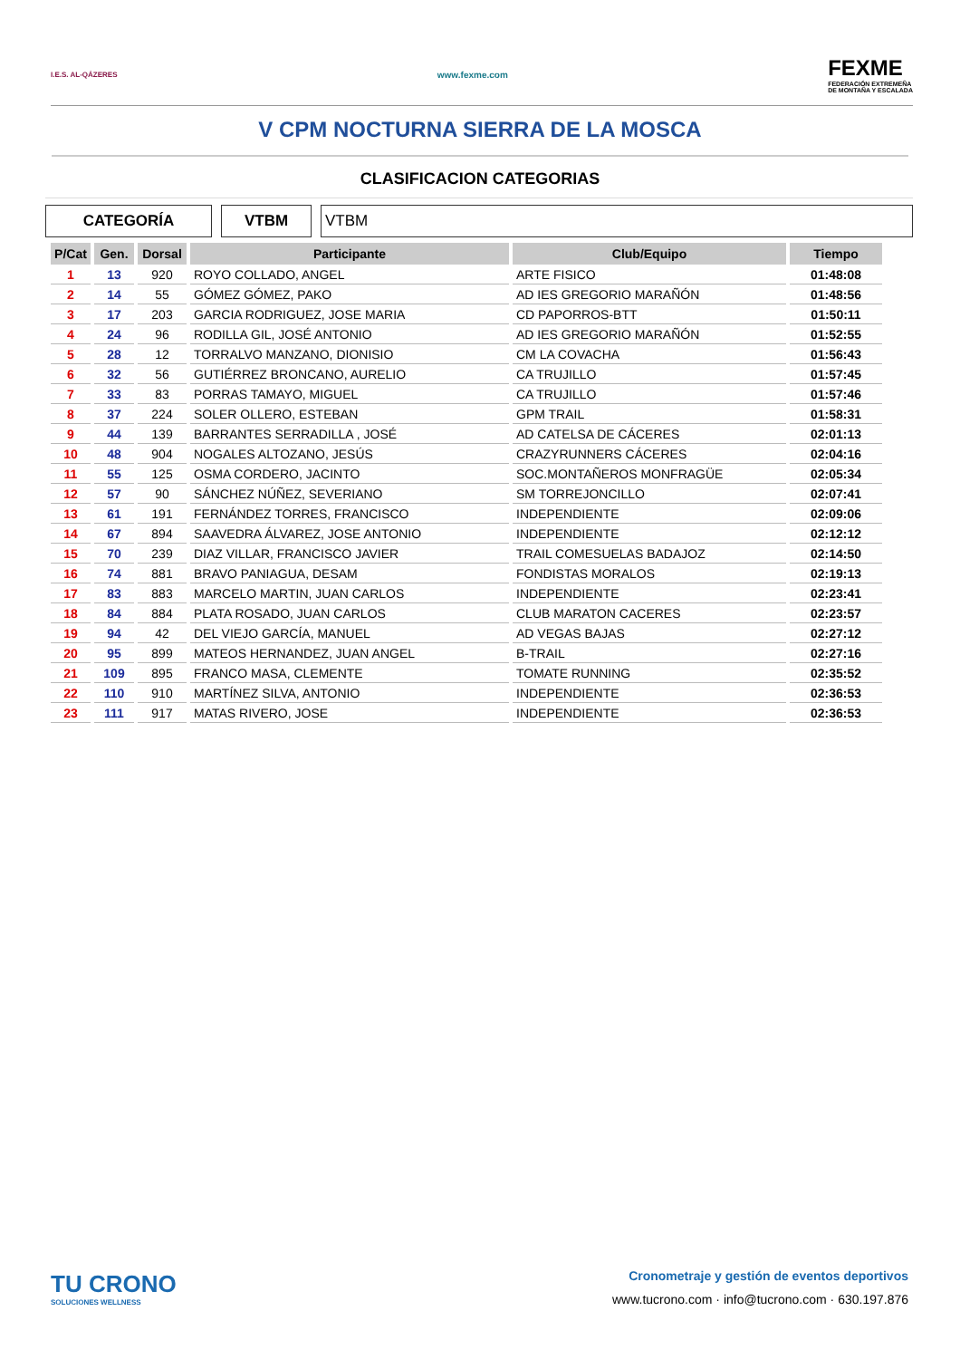I.E.S. AL-QÁZERES
www.fexme.com
FEXME
FEDERACIÓN EXTREMEÑA
DE MONTAÑA Y ESCALADA
V CPM NOCTURNA SIERRA DE LA MOSCA
CLASIFICACION CATEGORIAS
CATEGORÍA VTBM VTBM
| P/Cat | Gen. | Dorsal | Participante | Club/Equipo | Tiempo |
| --- | --- | --- | --- | --- | --- |
| 1 | 13 | 920 | ROYO COLLADO, ANGEL | ARTE FISICO | 01:48:08 |
| 2 | 14 | 55 | GÓMEZ GÓMEZ, PAKO | AD IES GREGORIO MARAÑÓN | 01:48:56 |
| 3 | 17 | 203 | GARCIA RODRIGUEZ, JOSE MARIA | CD PAPORROS-BTT | 01:50:11 |
| 4 | 24 | 96 | RODILLA GIL, JOSÉ ANTONIO | AD IES GREGORIO MARAÑÓN | 01:52:55 |
| 5 | 28 | 12 | TORRALVO MANZANO, DIONISIO | CM LA COVACHA | 01:56:43 |
| 6 | 32 | 56 | GUTIÉRREZ BRONCANO, AURELIO | CA TRUJILLO | 01:57:45 |
| 7 | 33 | 83 | PORRAS TAMAYO, MIGUEL | CA TRUJILLO | 01:57:46 |
| 8 | 37 | 224 | SOLER OLLERO, ESTEBAN | GPM TRAIL | 01:58:31 |
| 9 | 44 | 139 | BARRANTES SERRADILLA , JOSÉ | AD CATELSA DE CÁCERES | 02:01:13 |
| 10 | 48 | 904 | NOGALES ALTOZANO, JESÚS | CRAZYRUNNERS CÁCERES | 02:04:16 |
| 11 | 55 | 125 | OSMA CORDERO, JACINTO | SOC.MONTAÑEROS MONFRAGÜE | 02:05:34 |
| 12 | 57 | 90 | SÁNCHEZ NÚÑEZ, SEVERIANO | SM TORREJONCILLO | 02:07:41 |
| 13 | 61 | 191 | FERNÁNDEZ TORRES, FRANCISCO | INDEPENDIENTE | 02:09:06 |
| 14 | 67 | 894 | SAAVEDRA ÁLVAREZ, JOSE ANTONIO | INDEPENDIENTE | 02:12:12 |
| 15 | 70 | 239 | DIAZ VILLAR, FRANCISCO JAVIER | TRAIL COMESUELAS BADAJOZ | 02:14:50 |
| 16 | 74 | 881 | BRAVO PANIAGUA, DESAM | FONDISTAS MORALOS | 02:19:13 |
| 17 | 83 | 883 | MARCELO MARTIN, JUAN CARLOS | INDEPENDIENTE | 02:23:41 |
| 18 | 84 | 884 | PLATA ROSADO, JUAN CARLOS | CLUB MARATON CACERES | 02:23:57 |
| 19 | 94 | 42 | DEL VIEJO GARCÍA, MANUEL | AD VEGAS BAJAS | 02:27:12 |
| 20 | 95 | 899 | MATEOS HERNANDEZ, JUAN ANGEL | B-TRAIL | 02:27:16 |
| 21 | 109 | 895 | FRANCO MASA, CLEMENTE | TOMATE RUNNING | 02:35:52 |
| 22 | 110 | 910 | MARTÍNEZ SILVA, ANTONIO | INDEPENDIENTE | 02:36:53 |
| 23 | 111 | 917 | MATAS RIVERO, JOSE | INDEPENDIENTE | 02:36:53 |
TU CRONO
SOLUCIONES WELLNESS
Cronometraje y gestión de eventos deportivos
www.tucrono.com · info@tucrono.com · 630.197.876